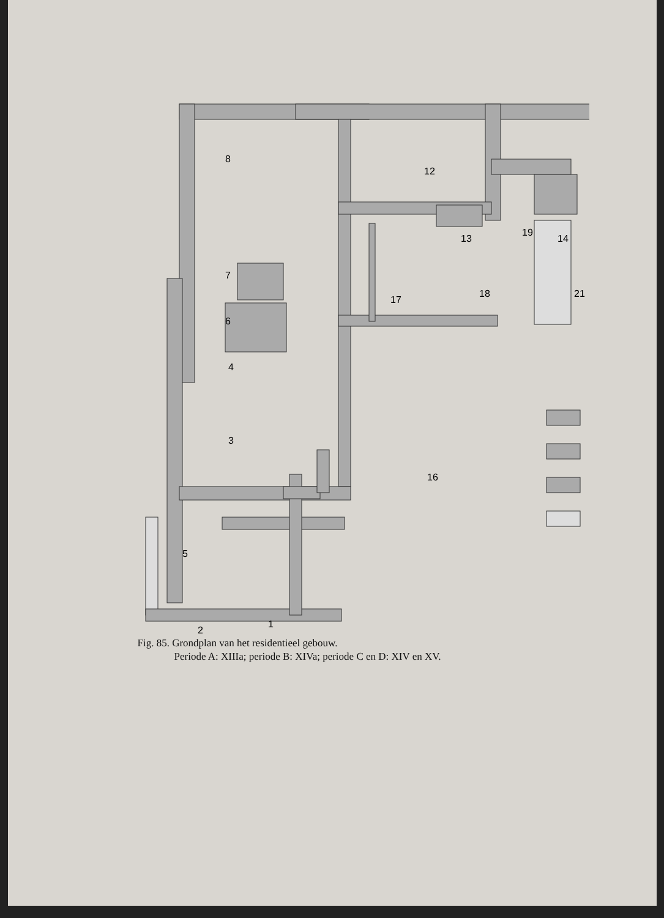8
12
13
19
14
21
7
6
4
3
17
18
16
5
1
2
Fig. 85. Grondplan van het residentieel gebouw.
Periode A: XIIIa; periode B: XIVa; periode C en D: XIV en XV.